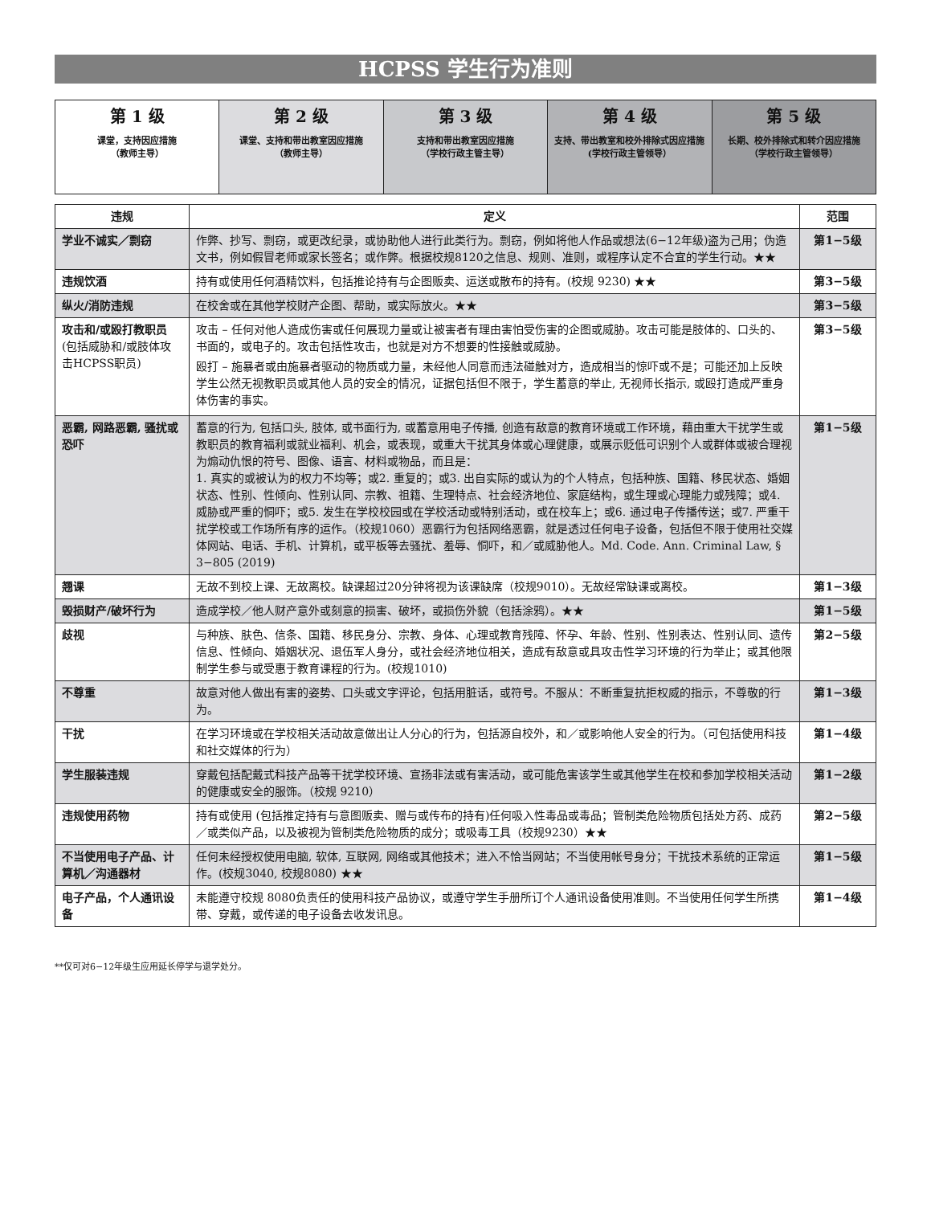HCPSS 学生行为准则
| 第 1 级 课堂，支持因应措施 （教师主导） | 第 2 级 课堂、支持和带出教室因应措施 （教师主导） | 第 3 级 支持和带出教室因应措施 （学校行政主管主导） | 第 4 级 支持、带出教室和校外排除式因应措施 (学校行政主管领导） | 第 5 级 长期、校外排除式和转介因应措施 （学校行政主管领导） |
| 违规 | 定义 | 范围 |
| --- | --- | --- |
| 学业不诚实／剽窃 | 作弊、抄写、剽窃，或更改纪录，或协助他人进行此类行为。剽窃，例如将他人作品或想法(6−12年级)盗为己用；伪造文书，例如假冒老师或家长签名；或作弊。根据校规8120之信息、规则、准则，或程序认定不合宜的学生行动。★★ | 第1−5级 |
| 违规饮酒 | 持有或使用任何酒精饮料，包括推论持有与企图贩卖、运送或散布的持有。(校规 9230) ★★ | 第3−5级 |
| 纵火/消防违规 | 在校舍或在其他学校财产企图、帮助，或实际放火。★★ | 第3−5级 |
| 攻击和/或殴打教职员 (包括威胁和/或肢体攻击HCPSS职员) | 攻击 – 任何对他人造成伤害或任何展现力量或让被害者有理由害怕受伤害的企图或威胁。攻击可能是肢体的、口头的、书面的，或电子的。攻击包括性攻击，也就是对方不想要的性接触或威胁。 殴打 – 施暴者或由施暴者驱动的物质或力量，未经他人同意而违法碰触对方，造成相当的惊吓或不是；可能还加上反映学生公然无视教职员或其他人员的安全的情况，证据包括但不限于，学生蓄意的举止, 无视师长指示, 或殴打造成严重身体伤害的事实。 | 第3−5级 |
| 恶霸, 网路恶霸, 骚扰或恐吓 | 蓄意的行为, 包括口头, 肢体, 或书面行为, 或蓄意用电子传播, 创造有敌意的教育环境或工作环境，藉由重大干扰学生或教职员的教育福利或就业福利、机会，或表现，或重大干扰其身体或心理健康，或展示贬低可识别个人或群体或被合理视为煽动仇恨的符号、图像、语言、材料或物品，而且是： 1. 真实的或被认为的权力不均等；或2. 重复的；或3. 出自实际的或认为的个人特点，包括种族、国籍、移民状态、婚姻状态、性别、性倾向、性别认同、宗教、祖籍、生理特点、社会经济地位、家庭结构，或生理或心理能力或残障；或4. 威胁或严重的恫吓；或5. 发生在学校校园或在学校活动或特别活动，或在校车上；或6. 通过电子传播传送；或7. 严重干扰学校或工作场所有序的运作。（校规1060）恶霸行为包括网络恶霸，就是透过任何电子设备，包括但不限于使用社交媒体网站、电话、手机、计算机，或平板等去骚扰、羞辱、恫吓，和／或威胁他人。Md. Code. Ann. Criminal Law, § 3−805 (2019) | 第1−5级 |
| 翘课 | 无故不到校上课、无故离校。缺课超过20分钟将视为该课缺席（校规9010）。无故经常缺课或离校。 | 第1−3级 |
| 毁损财产/破坏行为 | 造成学校／他人财产意外或刻意的损害、破坏，或损伤外貌（包括涂鸦）。★★ | 第1−5级 |
| 歧视 | 与种族、肤色、信条、国籍、移民身分、宗教、身体、心理或教育残障、怀孕、年龄、性别、性别表达、性别认同、遗传信息、性倾向、婚姻状况、退伍军人身分，或社会经济地位相关，造成有敌意或具攻击性学习环境的行为举止；或其他限制学生参与或受惠于教育课程的行为。(校规1010) | 第2−5级 |
| 不尊重 | 故意对他人做出有害的姿势、口头或文字评论，包括用脏话，或符号。不服从：不断重复抗拒权威的指示，不尊敬的行为。 | 第1−3级 |
| 干扰 | 在学习环境或在学校相关活动故意做出让人分心的行为，包括源自校外，和／或影响他人安全的行为。（可包括使用科技和社交媒体的行为） | 第1−4级 |
| 学生服装违规 | 穿戴包括配戴式科技产品等干扰学校环境、宣扬非法或有害活动，或可能危害该学生或其他学生在校和参加学校相关活动的健康或安全的服饰。（校规 9210） | 第1−2级 |
| 违规使用药物 | 持有或使用 (包括推定持有与意图贩卖、赠与或传布的持有)任何吸入性毒品或毒品；管制类危险物质包括处方药、成药／或类似产品，以及被视为管制类危险物质的成分；或吸毒工具（校规9230）★★ | 第2−5级 |
| 不当使用电子产品、计算机／沟通器材 | 任何未经授权使用电脑, 软体, 互联网, 网络或其他技术；进入不恰当网站；不当使用帐号身分；干扰技术系统的正常运作。(校规3040, 校规8080) ★★ | 第1−5级 |
| 电子产品，个人通讯设备 | 未能遵守校规 8080负责任的使用科技产品协议，或遵守学生手册所订个人通讯设备使用准则。不当使用任何学生所携带、穿戴，或传递的电子设备去收发讯息。 | 第1−4级 |
**仅可对6−12年级生应用延长停学与退学处分。